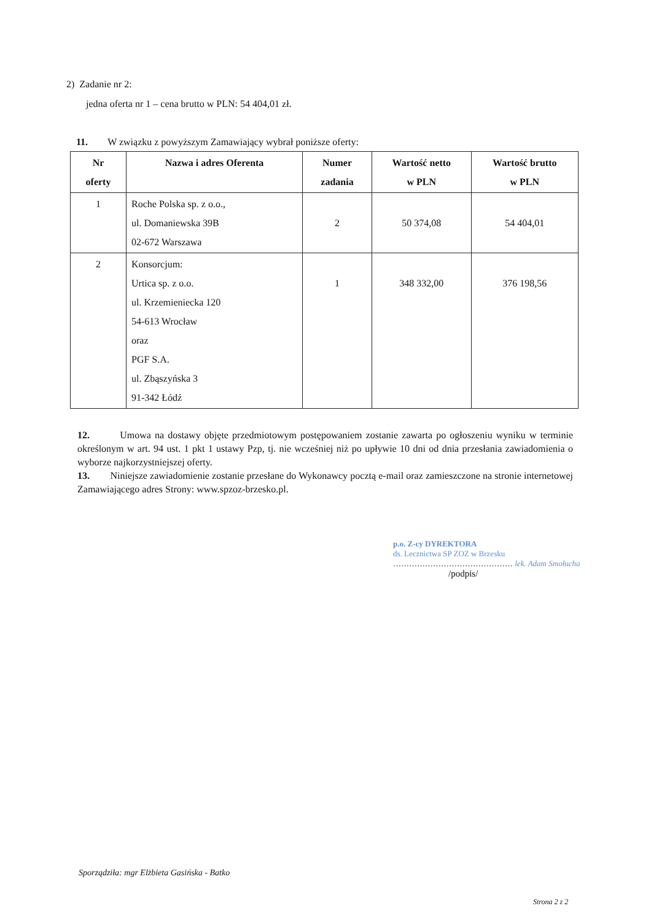2) Zadanie nr 2:
jedna oferta nr 1 – cena brutto w PLN: 54 404,01 zł.
11. W związku z powyższym Zamawiający wybrał poniższe oferty:
| Nr oferty | Nazwa i adres Oferenta | Numer zadania | Wartość netto w PLN | Wartość brutto w PLN |
| --- | --- | --- | --- | --- |
| 1 | Roche Polska sp. z o.o., ul. Domaniewska 39B 02-672 Warszawa | 2 | 50 374,08 | 54 404,01 |
| 2 | Konsorcjum: Urtica sp. z o.o. ul. Krzemieniecka 120 54-613 Wrocław oraz PGF S.A. ul. Zbąszyńska 3 91-342 Łódź | 1 | 348 332,00 | 376 198,56 |
12. Umowa na dostawy objęte przedmiotowym postępowaniem zostanie zawarta po ogłoszeniu wyniku w terminie określonym w art. 94 ust. 1 pkt 1 ustawy Pzp, tj. nie wcześniej niż po upływie 10 dni od dnia przesłania zawiadomienia o wyborze najkorzystniejszej oferty.
13. Niniejsze zawiadomienie zostanie przesłane do Wykonawcy pocztą e-mail oraz zamieszczone na stronie internetowej Zamawiającego adres Strony: www.spzoz-brzesko.pl.
p.o. Z-cy DYREKTORA
ds. Lecznictwa SP ZOZ w Brzesku
……………………………………… lek. Adam Smołucha
/podpis/
Sporządziła: mgr Elżbieta Gasińska - Batko
Strona 2 z 2